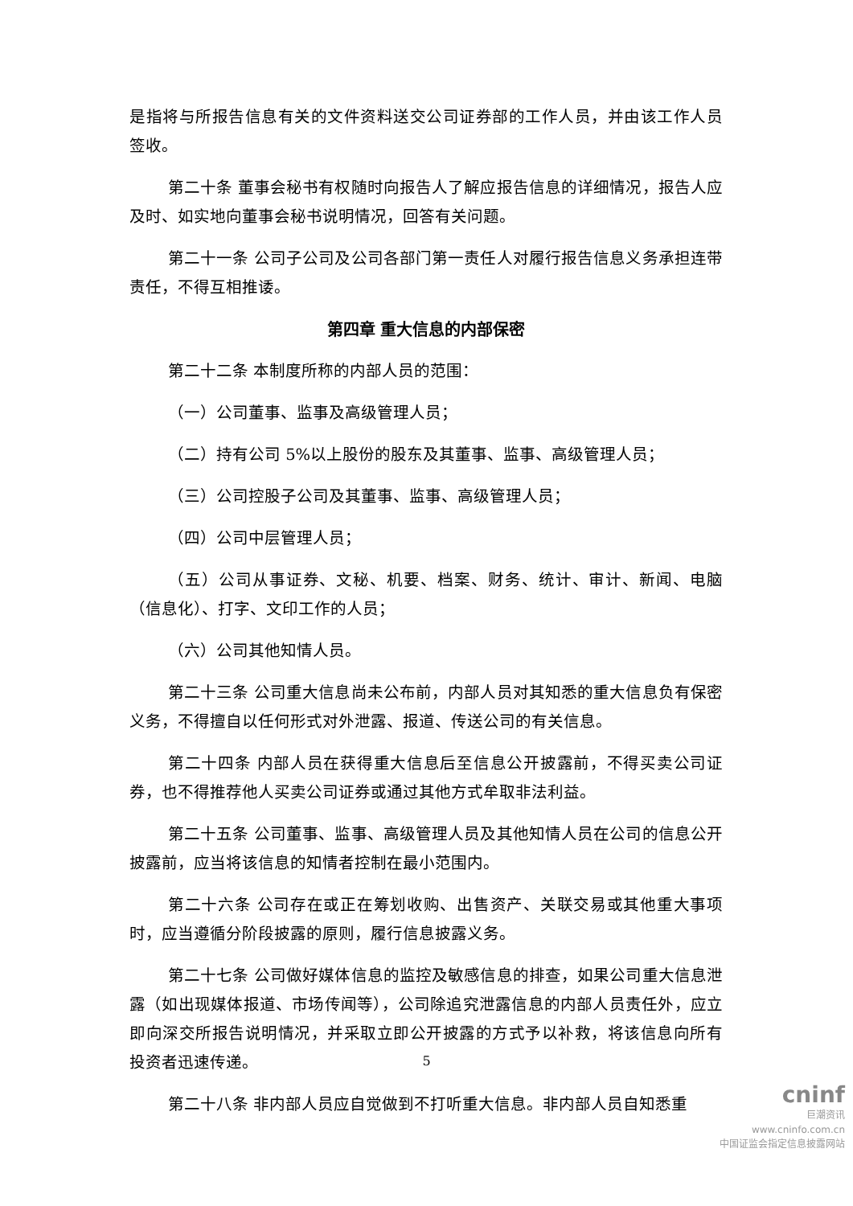是指将与所报告信息有关的文件资料送交公司证券部的工作人员，并由该工作人员签收。
第二十条 董事会秘书有权随时向报告人了解应报告信息的详细情况，报告人应及时、如实地向董事会秘书说明情况，回答有关问题。
第二十一条 公司子公司及公司各部门第一责任人对履行报告信息义务承担连带责任，不得互相推诿。
第四章 重大信息的内部保密
第二十二条 本制度所称的内部人员的范围：
（一）公司董事、监事及高级管理人员；
（二）持有公司 5%以上股份的股东及其董事、监事、高级管理人员；
（三）公司控股子公司及其董事、监事、高级管理人员；
（四）公司中层管理人员；
（五）公司从事证券、文秘、机要、档案、财务、统计、审计、新闻、电脑（信息化）、打字、文印工作的人员；
（六）公司其他知情人员。
第二十三条 公司重大信息尚未公布前，内部人员对其知悉的重大信息负有保密义务，不得擅自以任何形式对外泄露、报道、传送公司的有关信息。
第二十四条 内部人员在获得重大信息后至信息公开披露前，不得买卖公司证券，也不得推荐他人买卖公司证券或通过其他方式牟取非法利益。
第二十五条 公司董事、监事、高级管理人员及其他知情人员在公司的信息公开披露前，应当将该信息的知情者控制在最小范围内。
第二十六条 公司存在或正在筹划收购、出售资产、关联交易或其他重大事项时，应当遵循分阶段披露的原则，履行信息披露义务。
第二十七条 公司做好媒体信息的监控及敏感信息的排查，如果公司重大信息泄露（如出现媒体报道、市场传闻等），公司除追究泄露信息的内部人员责任外，应立即向深交所报告说明情况，并采取立即公开披露的方式予以补救，将该信息向所有投资者迅速传递。
第二十八条 非内部人员应自觉做到不打听重大信息。非内部人员自知悉重
5
cninf
巨潮资讯
www.cninfo.com.cn
中国证监会指定信息披露网站